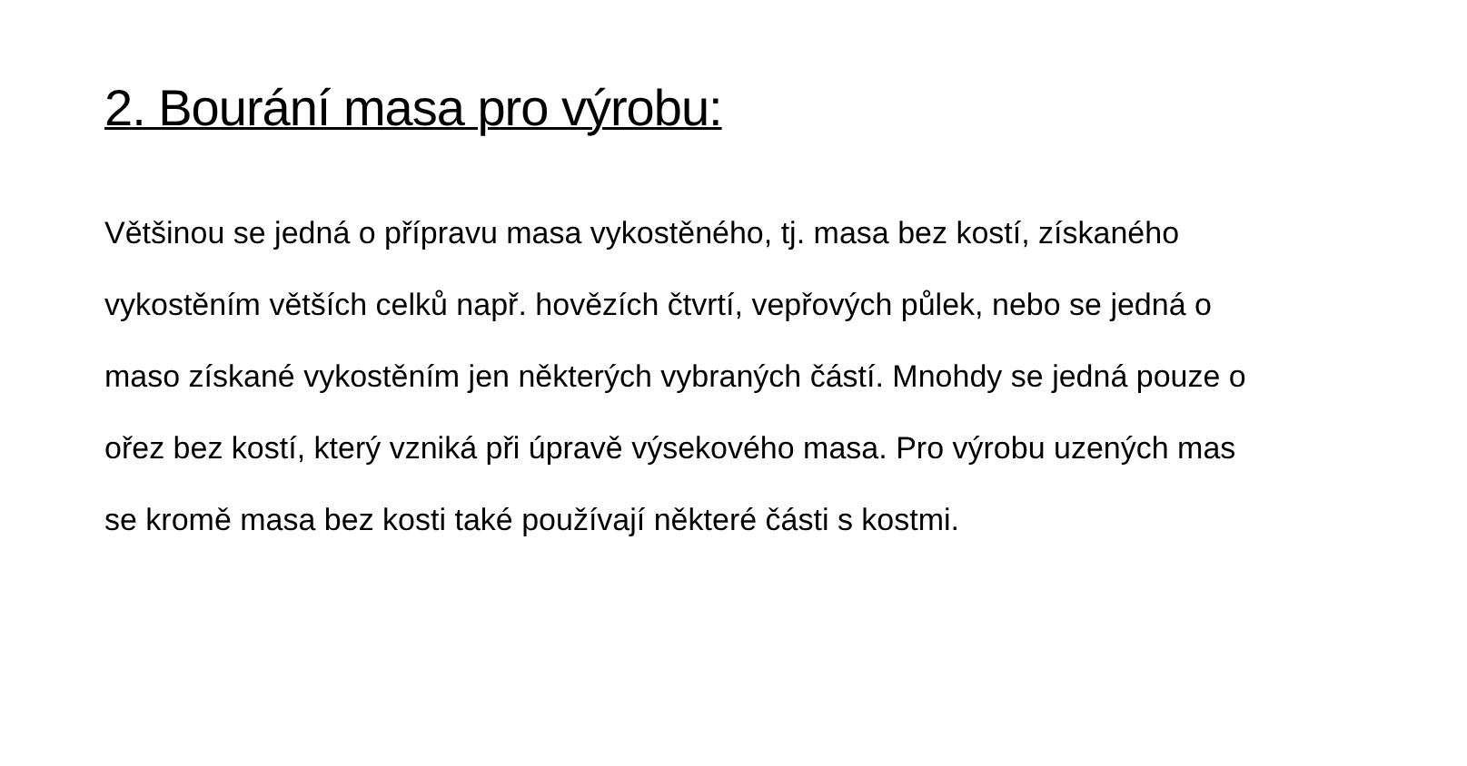2. Bourání masa pro výrobu:
Většinou se jedná o přípravu masa vykostěného, tj. masa bez kostí, získaného vykostěním větších celků např. hovězích čtvrtí, vepřových půlek, nebo se jedná o maso získané vykostěním jen některých vybraných částí. Mnohdy se jedná pouze o ořez bez kostí, který vzniká při úpravě výsekového masa. Pro výrobu uzených mas se kromě masa bez kosti také používají některé části s kostmi.